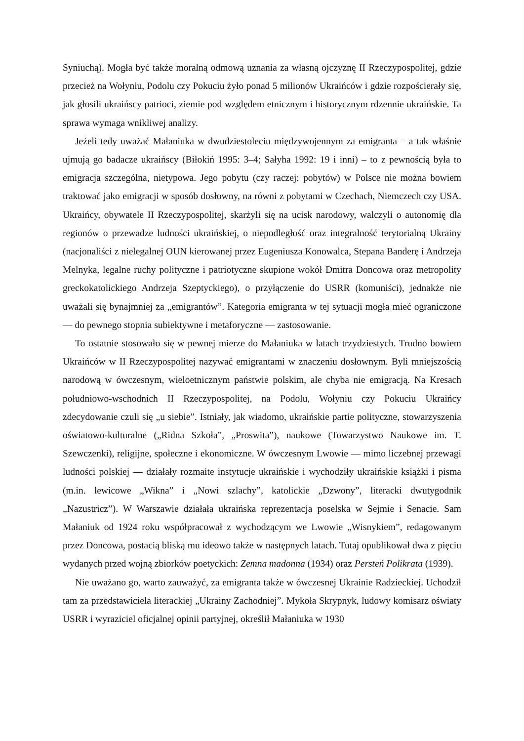Syniuchą). Mogła być także moralną odmową uznania za własną ojczyznę II Rzeczypospolitej, gdzie przecież na Wołyniu, Podolu czy Pokuciu żyło ponad 5 milionów Ukraińców i gdzie rozpościerały się, jak głosili ukraińscy patrioci, ziemie pod względem etnicznym i historycznym rdzennie ukraińskie. Ta sprawa wymaga wnikliwej analizy.
Jeżeli tedy uważać Małaniuka w dwudziestoleciu międzywojennym za emigranta – a tak właśnie ujmują go badacze ukraińscy (Biłokiń 1995: 3–4; Sałyha 1992: 19 i inni) – to z pewnością była to emigracja szczególna, nietypowa. Jego pobytu (czy raczej: pobytów) w Polsce nie można bowiem traktować jako emigracji w sposób dosłowny, na równi z pobytami w Czechach, Niemczech czy USA. Ukraińcy, obywatele II Rzeczypospolitej, skarżyli się na ucisk narodowy, walczyli o autonomię dla regionów o przewadze ludności ukraińskiej, o niepodległość oraz integralność terytorialną Ukrainy (nacjonaliści z nielegalnej OUN kierowanej przez Eugeniusza Konowalca, Stepana Banderę i Andrzeja Melnyka, legalne ruchy polityczne i patriotyczne skupione wokół Dmitra Doncowa oraz metropolity greckokatolickiego Andrzeja Szeptyckiego), o przyłączenie do USRR (komuniści), jednakże nie uważali się bynajmniej za „emigrantów”. Kategoria emigranta w tej sytuacji mogła mieć ograniczone — do pewnego stopnia subiektywne i metaforyczne — zastosowanie.
To ostatnie stosowało się w pewnej mierze do Małaniuka w latach trzydziestych. Trudno bowiem Ukraińców w II Rzeczypospolitej nazywać emigrantami w znaczeniu dosłownym. Byli mniejszością narodową w ówczesnym, wieloetnicznym państwie polskim, ale chyba nie emigracją. Na Kresach południowo-wschodnich II Rzeczypospolitej, na Podolu, Wołyniu czy Pokuciu Ukraińcy zdecydowanie czuli się „u siebie”. Istniały, jak wiadomo, ukraińskie partie polityczne, stowarzyszenia oświatowo-kulturalne („Ridna Szkoła”, „Proswita”), naukowe (Towarzystwo Naukowe im. T. Szewczenki), religijne, społeczne i ekonomiczne. W ówczesnym Lwowie — mimo liczebnej przewagi ludności polskiej — działały rozmaite instytucje ukraińskie i wychodziły ukraińskie książki i pisma (m.in. lewicowe „Wikna” i „Nowi szlachy”, katolickie „Dzwony”, literacki dwutygodnik „Nazustricz”). W Warszawie działała ukraińska reprezentacja poselska w Sejmie i Senacie. Sam Małaniuk od 1924 roku współpracował z wychodzącym we Lwowie „Wisnykiem”, redagowanym przez Doncowa, postacią bliską mu ideowo także w następnych latach. Tutaj opublikował dwa z pięciu wydanych przed wojną zbiorków poetyckich: Zemna madonna (1934) oraz Persteń Polikrata (1939).
Nie uważano go, warto zauważyć, za emigranta także w ówczesnej Ukrainie Radzieckiej. Uchodził tam za przedstawiciela literackiej „Ukrainy Zachodniej”. Mykoła Skrypnyk, ludowy komisarz oświaty USRR i wyraziciel oficjalnej opinii partyjnej, określił Małaniuka w 1930